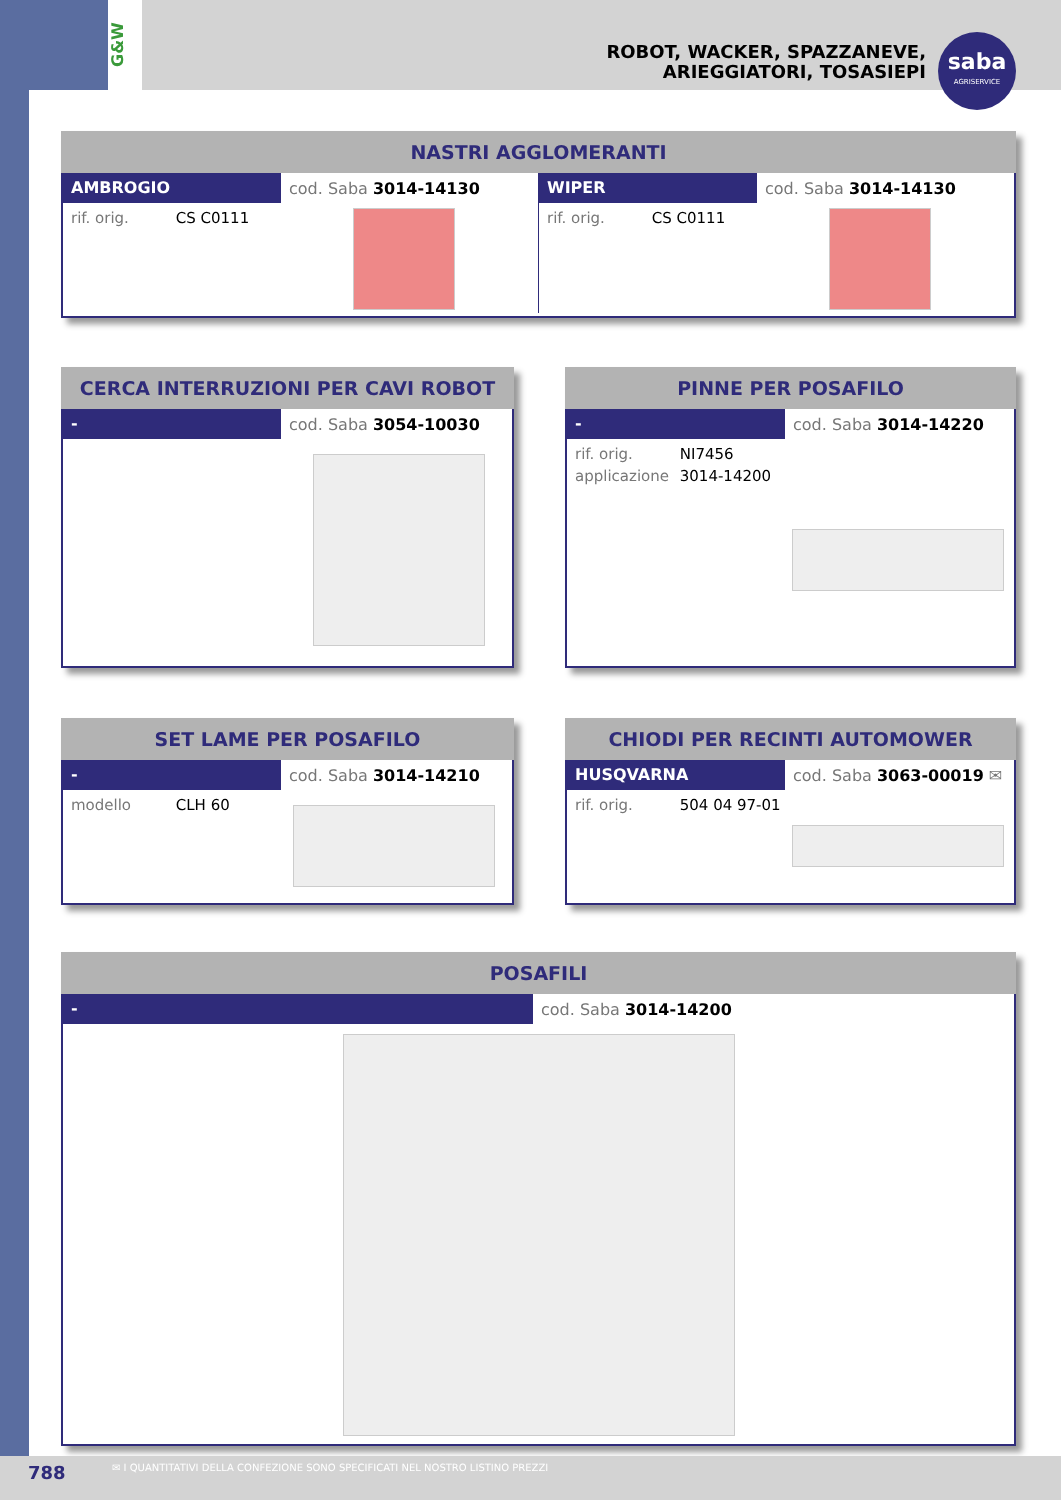G&W
ROBOT, WACKER, SPAZZANEVE,
ARIEGGIATORI, TOSASIEPI
saba
AGRISERVICE
NASTRI AGGLOMERANTI
AMBROGIO
cod. Saba 3014-14130
rif. orig. CS C0111
WIPER
cod. Saba 3014-14130
rif. orig. CS C0111
CERCA INTERRUZIONI PER CAVI ROBOT
-
cod. Saba 3054-10030
PINNE PER POSAFILO
-
cod. Saba 3014-14220
rif. orig. NI7456
applicazione 3014-14200
SET LAME PER POSAFILO
-
cod. Saba 3014-14210
modello CLH 60
CHIODI PER RECINTI AUTOMOWER
HUSQVARNA
cod. Saba 3063-00019 ✉
rif. orig. 504 04 97-01
POSAFILI
-
cod. Saba 3014-14200
✉ I QUANTITATIVI DELLA CONFEZIONE SONO SPECIFICATI NEL NOSTRO LISTINO PREZZI
788